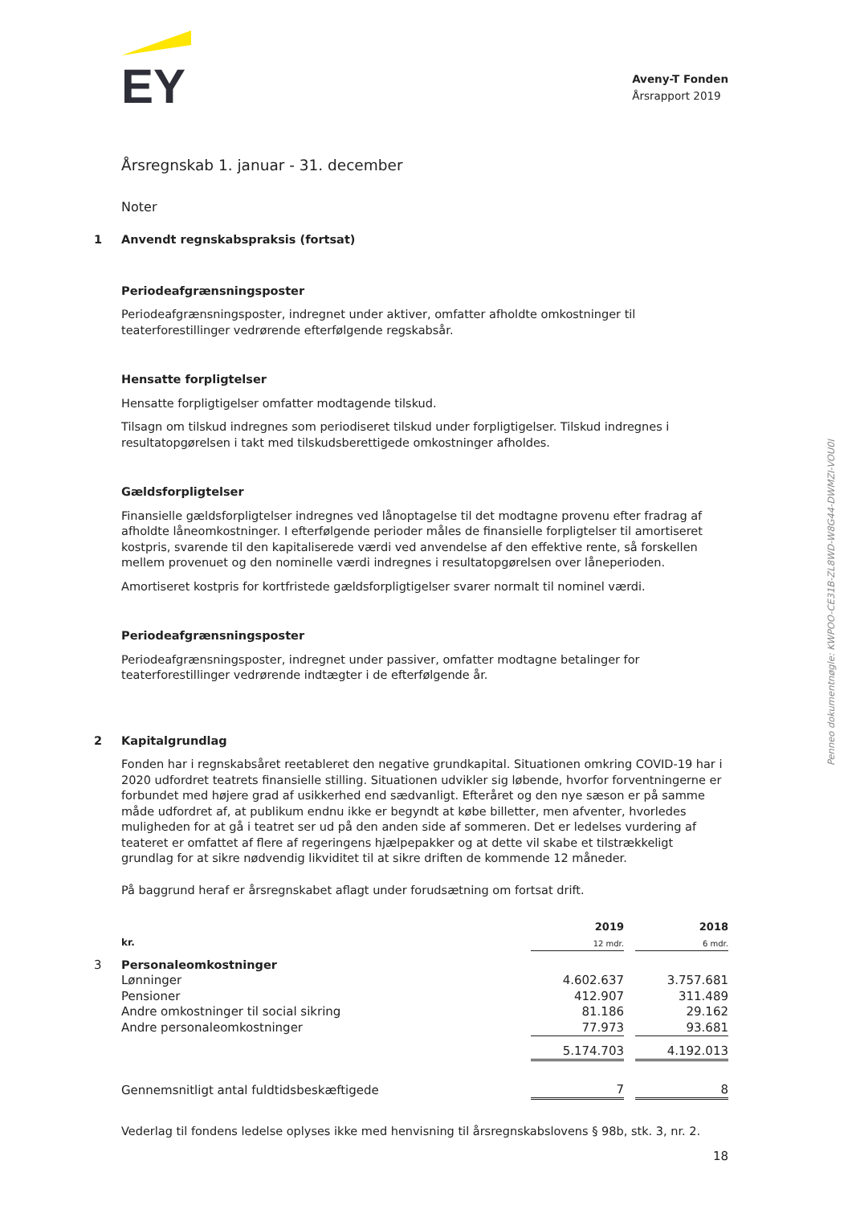EY
Aveny-T Fonden
Årsrapport 2019
Årsregnskab 1. januar - 31. december
Noter
1 Anvendt regnskabspraksis (fortsat)
Periodeafgrænsningsposter
Periodeafgrænsningsposter, indregnet under aktiver, omfatter afholdte omkostninger til teaterforestillinger vedrørende efterfølgende regskabsår.
Hensatte forpligtelser
Hensatte forpligtigelser omfatter modtagende tilskud.
Tilsagn om tilskud indregnes som periodiseret tilskud under forpligtigelser. Tilskud indregnes i resultatopgørelsen i takt med tilskudsberettigede omkostninger afholdes.
Gældsforpligtelser
Finansielle gældsforpligtelser indregnes ved lånoptagelse til det modtagne provenu efter fradrag af afholdte låneomkostninger. I efterfølgende perioder måles de finansielle forpligtelser til amortiseret kostpris, svarende til den kapitaliserede værdi ved anvendelse af den effektive rente, så forskellen mellem provenuet og den nominelle værdi indregnes i resultatopgørelsen over låneperioden.
Amortiseret kostpris for kortfristede gældsforpligtigelser svarer normalt til nominel værdi.
Periodeafgrænsningsposter
Periodeafgrænsningsposter, indregnet under passiver, omfatter modtagne betalinger for teaterforestillinger vedrørende indtægter i de efterfølgende år.
2 Kapitalgrundlag
Fonden har i regnskabsåret reetableret den negative grundkapital. Situationen omkring COVID-19 har i 2020 udfordret teatrets finansielle stilling. Situationen udvikler sig løbende, hvorfor forventningerne er forbundet med højere grad af usikkerhed end sædvanligt. Efteråret og den nye sæson er på samme måde udfordret af, at publikum endnu ikke er begyndt at købe billetter, men afventer, hvorledes muligheden for at gå i teatret ser ud på den anden side af sommeren. Det er ledelses vurdering af teateret er omfattet af flere af regeringens hjælpepakker og at dette vil skabe et tilstrækkeligt grundlag for at sikre nødvendig likviditet til at sikre driften de kommende 12 måneder.
På baggrund heraf er årsregnskabet aflagt under forudsætning om fortsat drift.
| kr. | 2019 12 mdr. | | 2018 6 mdr. |
| 3 Personaleomkostninger | | | |
| Lønninger | 4.602.637 | | 3.757.681 |
| Pensioner | 412.907 | | 311.489 |
| Andre omkostninger til social sikring | 81.186 | | 29.162 |
| Andre personaleomkostninger | 77.973 | | 93.681 |
| | 5.174.703 | | 4.192.013 |
| Gennemsnitligt antal fuldtidsbeskæftigede | 7 | | 8 |
Vederlag til fondens ledelse oplyses ikke med henvisning til årsregnskabslovens § 98b, stk. 3, nr. 2.
Penneo dokumentnøgle: KWPOO-CE31B-ZL8WD-W8G44-DWMZI-VOU0I
18